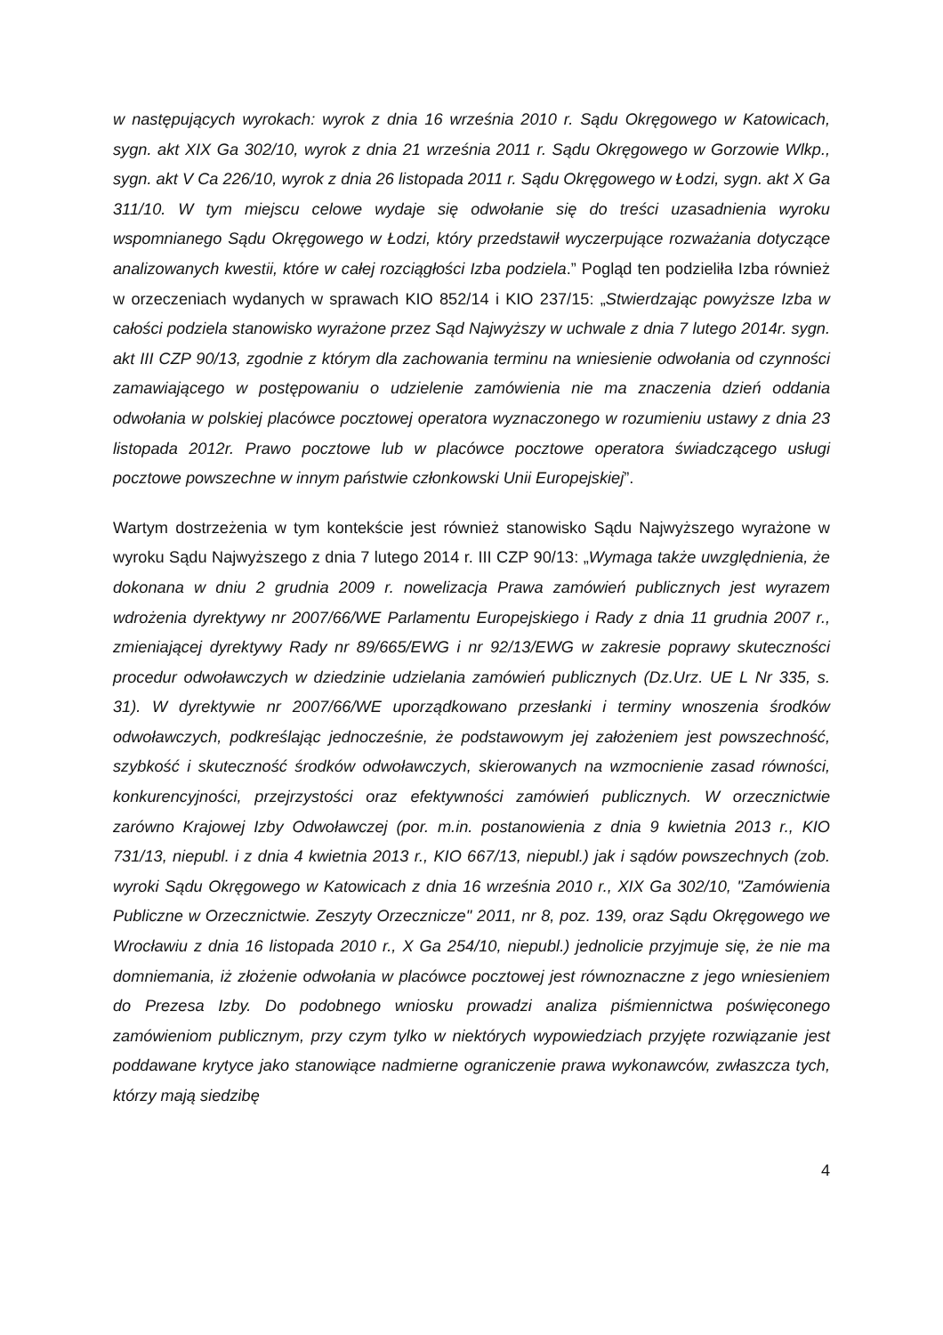w następujących wyrokach: wyrok z dnia 16 września 2010 r. Sądu Okręgowego w Katowicach, sygn. akt XIX Ga 302/10, wyrok z dnia 21 września 2011 r. Sądu Okręgowego w Gorzowie Wlkp., sygn. akt V Ca 226/10, wyrok z dnia 26 listopada 2011 r. Sądu Okręgowego w Łodzi, sygn. akt X Ga 311/10. W tym miejscu celowe wydaje się odwołanie się do treści uzasadnienia wyroku wspomnianego Sądu Okręgowego w Łodzi, który przedstawił wyczerpujące rozważania dotyczące analizowanych kwestii, które w całej rozciągłości Izba podziela.” Pogląd ten podzieliła Izba również w orzeczeniach wydanych w sprawach KIO 852/14 i KIO 237/15: „Stwierdzając powyższe Izba w całości podziela stanowisko wyrażone przez Sąd Najwyższy w uchwale z dnia 7 lutego 2014r. sygn. akt III CZP 90/13, zgodnie z którym dla zachowania terminu na wniesienie odwołania od czynności zamawiającego w postępowaniu o udzielenie zamówienia nie ma znaczenia dzień oddania odwołania w polskiej placówce pocztowej operatora wyznaczonego w rozumieniu ustawy z dnia 23 listopada 2012r. Prawo pocztowe lub w placówce pocztowe operatora świadczącego usługi pocztowe powszechne w innym państwie członkowski Unii Europejskiej”.
Wartym dostrzeżenia w tym kontekście jest również stanowisko Sądu Najwyższego wyrażone w wyroku Sądu Najwyższego z dnia 7 lutego 2014 r. III CZP 90/13: „Wymaga także uwzględnienia, że dokonana w dniu 2 grudnia 2009 r. nowelizacja Prawa zamówień publicznych jest wyrazem wdrożenia dyrektywy nr 2007/66/WE Parlamentu Europejskiego i Rady z dnia 11 grudnia 2007 r., zmieniającej dyrektywy Rady nr 89/665/EWG i nr 92/13/EWG w zakresie poprawy skuteczności procedur odwoławczych w dziedzinie udzielania zamówień publicznych (Dz.Urz. UE L Nr 335, s. 31). W dyrektywie nr 2007/66/WE uporządkowano przesłanki i terminy wnoszenia środków odwoławczych, podkreślając jednocześnie, że podstawowym jej założeniem jest powszechność, szybkość i skuteczność środków odwoławczych, skierowanych na wzmocnienie zasad równości, konkurencyjności, przejrzystości oraz efektywności zamówień publicznych. W orzecznictwie zarówno Krajowej Izby Odwoławczej (por. m.in. postanowienia z dnia 9 kwietnia 2013 r., KIO 731/13, niepubl. i z dnia 4 kwietnia 2013 r., KIO 667/13, niepubl.) jak i sądów powszechnych (zob. wyroki Sądu Okręgowego w Katowicach z dnia 16 września 2010 r., XIX Ga 302/10, "Zamówienia Publiczne w Orzecznictwie. Zeszyty Orzecznicze" 2011, nr 8, poz. 139, oraz Sądu Okręgowego we Wrocławiu z dnia 16 listopada 2010 r., X Ga 254/10, niepubl.) jednolicie przyjmuje się, że nie ma domniemania, iż złożenie odwołania w placówce pocztowej jest równoznaczne z jego wniesieniem do Prezesa Izby. Do podobnego wniosku prowadzi analiza piśmiennictwa poświęconego zamówieniom publicznym, przy czym tylko w niektórych wypowiedziach przyjęte rozwiązanie jest poddawane krytyce jako stanowiące nadmierne ograniczenie prawa wykonawców, zwłaszcza tych, którzy mają siedzibę
4